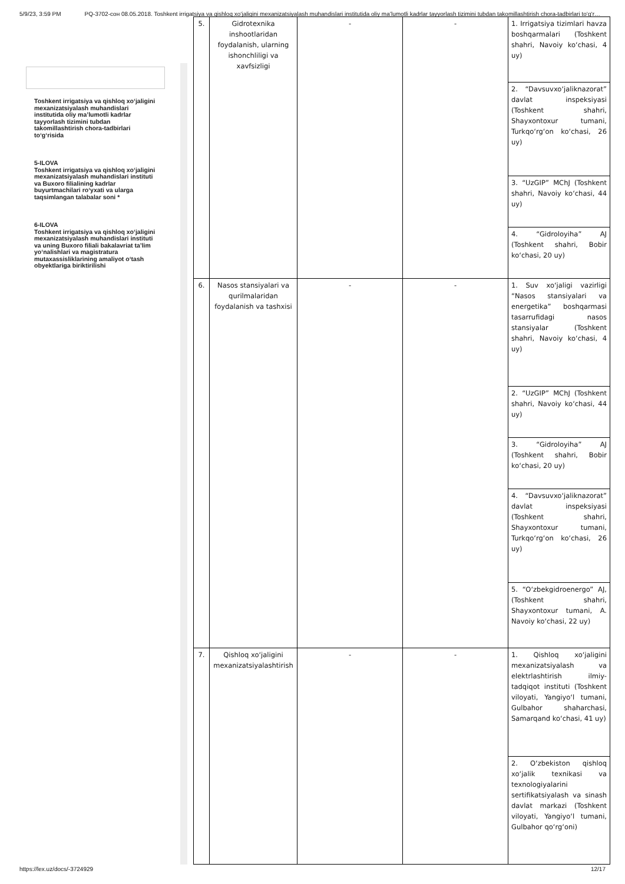5/9/23, 3:59 PM PQ-3702-сон 08.05.2018. Toshkent irrigatsiya va qishloq xo‘jaligini mexanizatsiyalash muhandislari institutida oliy ma’lumotli kadrlar tayyorlash tizimini tubdan takomillashtirish chora-tadbirlari to‘g‘r…
Toshkent irrigatsiya va qishloq xo‘jaligini mexanizatsiyalash muhandislari institutida oliy ma’lumotli kadrlar tayyorlash tizimini tubdan takomillashtirish chora-tadbirlari to‘g‘risida
5-ILOVA
Toshkent irrigatsiya va qishloq xo‘jaligini mexanizatsiyalash muhandislari instituti va Buxoro filialining kadrlar buyurtmachilari ro‘yxati va ularga taqsimlangan talabalar soni *
6-ILOVA
Toshkent irrigatsiya va qishloq xo‘jaligini mexanizatsiyalash muhandislari instituti va uning Buxoro filiali bakalavriat ta’lim yo‘nalishlari va magistratura mutaxassisliklarining amaliyot o‘tash obyektlariga biriktirilishi
| 5. | Gidrotexnika inshootlaridan foydalanish, ularning ishonchliligi va xavfsizligi | - | - | 1. Irrigatsiya tizimlari havza boshqarmalari (Toshkent shahri, Navoiy ko‘chasi, 4 uy) |
| | | | | 2. “Davsuvxo‘jaliknazorat” davlat inspeksiyasi (Toshkent shahri, Shayxontoxur tumani, Turkqo‘rg‘on ko‘chasi, 26 uy) |
| | | | | 3. “UzGIP” MChJ (Toshkent shahri, Navoiy ko‘chasi, 44 uy) |
| | | | | 4. “Gidroloyiha” AJ (Toshkent shahri, Bobir ko‘chasi, 20 uy) |
| 6. | Nasos stansiyalari va qurilmalaridan foydalanish va tashxisi | - | - | 1. Suv xo‘jaligi vazirligi “Nasos stansiyalari va energetika” boshqarmasi tasarrufidagi nasos stansiyalar (Toshkent shahri, Navoiy ko‘chasi, 4 uy) |
| | | | | 2. “UzGIP” MChJ (Toshkent shahri, Navoiy ko‘chasi, 44 uy) |
| | | | | 3. “Gidroloyiha” AJ (Toshkent shahri, Bobir ko‘chasi, 20 uy) |
| | | | | 4. “Davsuvxo‘jaliknazorat” davlat inspeksiyasi (Toshkent shahri, Shayxontoxur tumani, Turkqo‘rg‘on ko‘chasi, 26 uy) |
| | | | | 5. “O‘zbekgidroenergo” AJ, (Toshkent shahri, Shayxontoxur tumani, A. Navoiy ko‘chasi, 22 uy) |
| 7. | Qishloq xo‘jaligini mexanizatsiyalashtirish | - | - | 1. Qishloq xo‘jaligini mexanizatsiyalash va elektrlashtirish ilmiy-tadqiqot instituti (Toshkent viloyati, Yangiyo‘l tumani, Gulbahor shaharchasi, Samarqand ko‘chasi, 41 uy) |
| | | | | 2. O‘zbekiston qishloq xo‘jalik texnikasi va texnologiyalarini sertifikatsiyalash va sinash davlat markazi (Toshkent viloyati, Yangiyo‘l tumani, Gulbahor qo‘rg‘oni) |
https://lex.uz/docs/-3724929 12/17